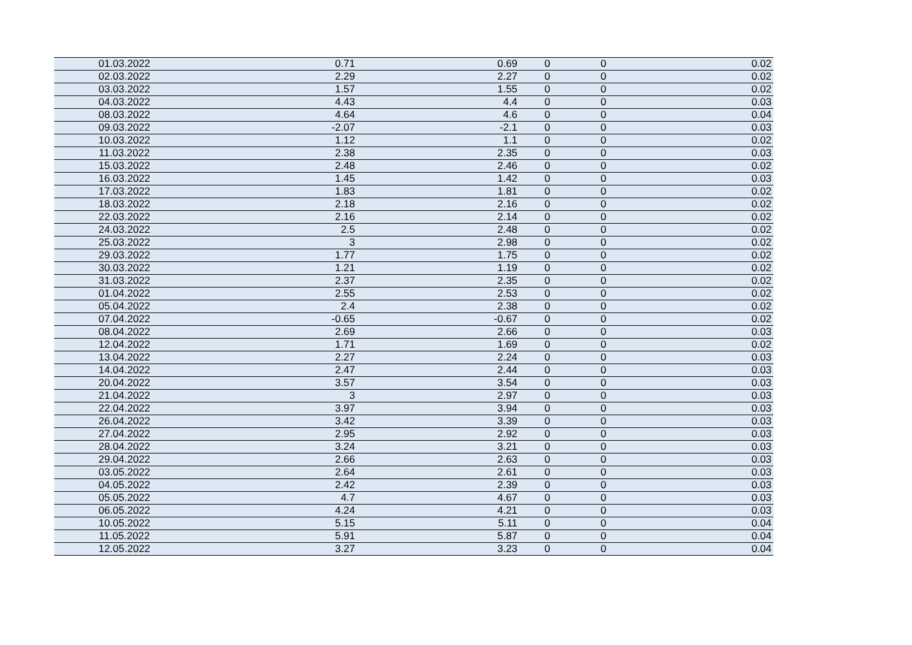| 01.03.2022 | 0.71 | 0.69 | 0 | 0 | 0.02 |
| 02.03.2022 | 2.29 | 2.27 | 0 | 0 | 0.02 |
| 03.03.2022 | 1.57 | 1.55 | 0 | 0 | 0.02 |
| 04.03.2022 | 4.43 | 4.4 | 0 | 0 | 0.03 |
| 08.03.2022 | 4.64 | 4.6 | 0 | 0 | 0.04 |
| 09.03.2022 | -2.07 | -2.1 | 0 | 0 | 0.03 |
| 10.03.2022 | 1.12 | 1.1 | 0 | 0 | 0.02 |
| 11.03.2022 | 2.38 | 2.35 | 0 | 0 | 0.03 |
| 15.03.2022 | 2.48 | 2.46 | 0 | 0 | 0.02 |
| 16.03.2022 | 1.45 | 1.42 | 0 | 0 | 0.03 |
| 17.03.2022 | 1.83 | 1.81 | 0 | 0 | 0.02 |
| 18.03.2022 | 2.18 | 2.16 | 0 | 0 | 0.02 |
| 22.03.2022 | 2.16 | 2.14 | 0 | 0 | 0.02 |
| 24.03.2022 | 2.5 | 2.48 | 0 | 0 | 0.02 |
| 25.03.2022 | 3 | 2.98 | 0 | 0 | 0.02 |
| 29.03.2022 | 1.77 | 1.75 | 0 | 0 | 0.02 |
| 30.03.2022 | 1.21 | 1.19 | 0 | 0 | 0.02 |
| 31.03.2022 | 2.37 | 2.35 | 0 | 0 | 0.02 |
| 01.04.2022 | 2.55 | 2.53 | 0 | 0 | 0.02 |
| 05.04.2022 | 2.4 | 2.38 | 0 | 0 | 0.02 |
| 07.04.2022 | -0.65 | -0.67 | 0 | 0 | 0.02 |
| 08.04.2022 | 2.69 | 2.66 | 0 | 0 | 0.03 |
| 12.04.2022 | 1.71 | 1.69 | 0 | 0 | 0.02 |
| 13.04.2022 | 2.27 | 2.24 | 0 | 0 | 0.03 |
| 14.04.2022 | 2.47 | 2.44 | 0 | 0 | 0.03 |
| 20.04.2022 | 3.57 | 3.54 | 0 | 0 | 0.03 |
| 21.04.2022 | 3 | 2.97 | 0 | 0 | 0.03 |
| 22.04.2022 | 3.97 | 3.94 | 0 | 0 | 0.03 |
| 26.04.2022 | 3.42 | 3.39 | 0 | 0 | 0.03 |
| 27.04.2022 | 2.95 | 2.92 | 0 | 0 | 0.03 |
| 28.04.2022 | 3.24 | 3.21 | 0 | 0 | 0.03 |
| 29.04.2022 | 2.66 | 2.63 | 0 | 0 | 0.03 |
| 03.05.2022 | 2.64 | 2.61 | 0 | 0 | 0.03 |
| 04.05.2022 | 2.42 | 2.39 | 0 | 0 | 0.03 |
| 05.05.2022 | 4.7 | 4.67 | 0 | 0 | 0.03 |
| 06.05.2022 | 4.24 | 4.21 | 0 | 0 | 0.03 |
| 10.05.2022 | 5.15 | 5.11 | 0 | 0 | 0.04 |
| 11.05.2022 | 5.91 | 5.87 | 0 | 0 | 0.04 |
| 12.05.2022 | 3.27 | 3.23 | 0 | 0 | 0.04 |